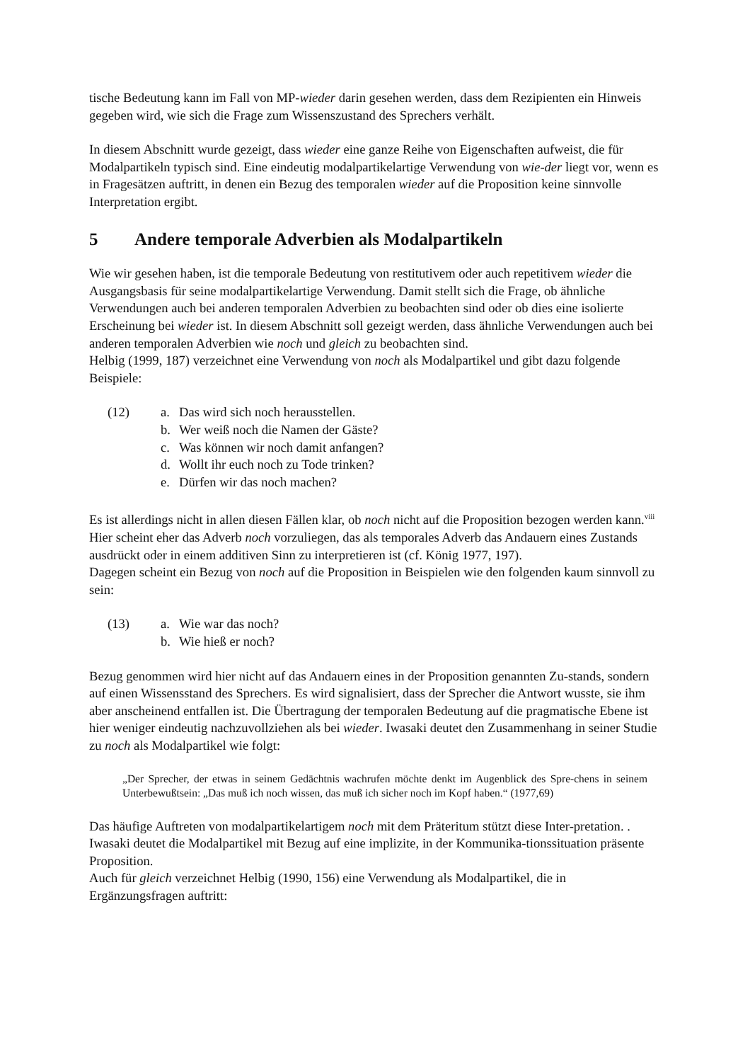tische Bedeutung kann im Fall von MP-wieder darin gesehen werden, dass dem Rezipienten ein Hinweis gegeben wird, wie sich die Frage zum Wissenszustand des Sprechers verhält.
In diesem Abschnitt wurde gezeigt, dass wieder eine ganze Reihe von Eigenschaften aufweist, die für Modalpartikeln typisch sind. Eine eindeutig modalpartikelartige Verwendung von wie-der liegt vor, wenn es in Fragesätzen auftritt, in denen ein Bezug des temporalen wieder auf die Proposition keine sinnvolle Interpretation ergibt.
5 Andere temporale Adverbien als Modalpartikeln
Wie wir gesehen haben, ist die temporale Bedeutung von restitutivem oder auch repetitivem wieder die Ausgangsbasis für seine modalpartikelartige Verwendung. Damit stellt sich die Frage, ob ähnliche Verwendungen auch bei anderen temporalen Adverbien zu beobachten sind oder ob dies eine isolierte Erscheinung bei wieder ist. In diesem Abschnitt soll gezeigt werden, dass ähnliche Verwendungen auch bei anderen temporalen Adverbien wie noch und gleich zu beobachten sind.
Helbig (1999, 187) verzeichnet eine Verwendung von noch als Modalpartikel und gibt dazu folgende Beispiele:
| (12) | a. | Das wird sich noch herausstellen. |
| | b. | Wer weiß noch die Namen der Gäste? |
| | c. | Was können wir noch damit anfangen? |
| | d. | Wollt ihr euch noch zu Tode trinken? |
| | e. | Dürfen wir das noch machen? |
Es ist allerdings nicht in allen diesen Fällen klar, ob noch nicht auf die Proposition bezogen werden kann.<sup>viii</sup> Hier scheint eher das Adverb noch vorzuliegen, das als temporales Adverb das Andauern eines Zustands ausdrückt oder in einem additiven Sinn zu interpretieren ist (cf. König 1977, 197).
Dagegen scheint ein Bezug von noch auf die Proposition in Beispielen wie den folgenden kaum sinnvoll zu sein:
| (13) | a. | Wie war das noch? |
| | b. | Wie hieß er noch? |
Bezug genommen wird hier nicht auf das Andauern eines in der Proposition genannten Zu-stands, sondern auf einen Wissensstand des Sprechers. Es wird signalisiert, dass der Sprecher die Antwort wusste, sie ihm aber anscheinend entfallen ist. Die Übertragung der temporalen Bedeutung auf die pragmatische Ebene ist hier weniger eindeutig nachzuvollziehen als bei wieder. Iwasaki deutet den Zusammenhang in seiner Studie zu noch als Modalpartikel wie folgt:
„Der Sprecher, der etwas in seinem Gedächtnis wachrufen möchte denkt im Augenblick des Spre-chens in seinem Unterbewußtsein: „Das muß ich noch wissen, das muß ich sicher noch im Kopf haben.“ (1977,69)
Das häufige Auftreten von modalpartikelartigem noch mit dem Präteritum stützt diese Inter-pretation. . Iwasaki deutet die Modalpartikel mit Bezug auf eine implizite, in der Kommunika-tionssituation präsente Proposition.
Auch für gleich verzeichnet Helbig (1990, 156) eine Verwendung als Modalpartikel, die in Ergänzungsfragen auftritt: